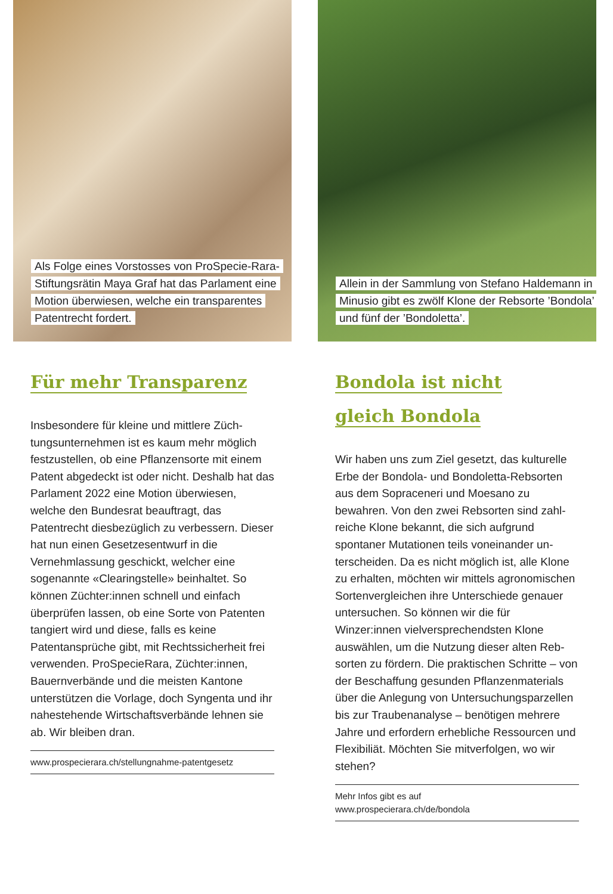Als Folge eines Vorstosses von ProSpecie-Rara-Stiftungsrätin Maya Graf hat das Parlament eine Motion überwiesen, welche ein transparentes Patentrecht fordert.
Für mehr Transparenz
Insbesondere für kleine und mittlere Züch­tungsunternehmen ist es kaum mehr möglich festzustellen, ob eine Pflanzensorte mit einem Patent abgedeckt ist oder nicht. Deshalb hat das Parlament 2022 eine Motion über­wiesen, welche den Bundesrat beauftragt, das Patentrecht diesbezüglich zu verbessern. Dieser hat nun einen Gesetzesentwurf in die Vernehmlassung geschickt, welcher eine sogenannte «Clearingstelle» beinhaltet. So können Züchter:innen schnell und einfach überprüfen lassen, ob eine Sorte von Paten­ten tangiert wird und diese, falls es keine Patentansprüche gibt, mit Rechtssicherheit frei verwenden. ProSpecieRara, Züchter:innen, Bauernverbände und die meisten Kantone unterstützen die Vorlage, doch Syngenta und ihr nahestehende Wirtschaftsverbände leh­nen sie ab. Wir bleiben dran.
www.prospecierara.ch/stellungnahme-patentgesetz
Allein in der Sammlung von Stefano Haldemann in Minusio gibt es zwölf Klone der Rebsorte ’Bondola’ und fünf der ’Bondoletta’.
Bondola ist nicht
gleich Bondola
Wir haben uns zum Ziel gesetzt, das kulturel­le Erbe der Bondola- und Bondoletta-Rebsor­ten aus dem Sopraceneri und Moesano zu bewahren. Von den zwei Rebsorten sind zahl­reiche Klone bekannt, die sich aufgrund spontaner Mutationen teils voneinander un­terscheiden. Da es nicht möglich ist, alle Klo­ne zu erhalten, möchten wir mittels agrono­mischen Sortenvergleichen ihre Unterschiede genauer untersuchen. So können wir die für Winzer:innen vielversprechendsten Klone auswählen, um die Nutzung dieser alten Reb­sorten zu fördern. Die praktischen Schritte – von der Beschaffung gesunden Pflanzenmate­rials über die Anlegung von Untersuchungs­parzellen bis zur Traubenanalyse – benötigen mehrere Jahre und erfordern erhebliche Ressourcen und Flexibiliät. Möchten Sie mit­verfolgen, wo wir stehen?
Mehr Infos gibt es auf
www.prospecierara.ch/de/bondola